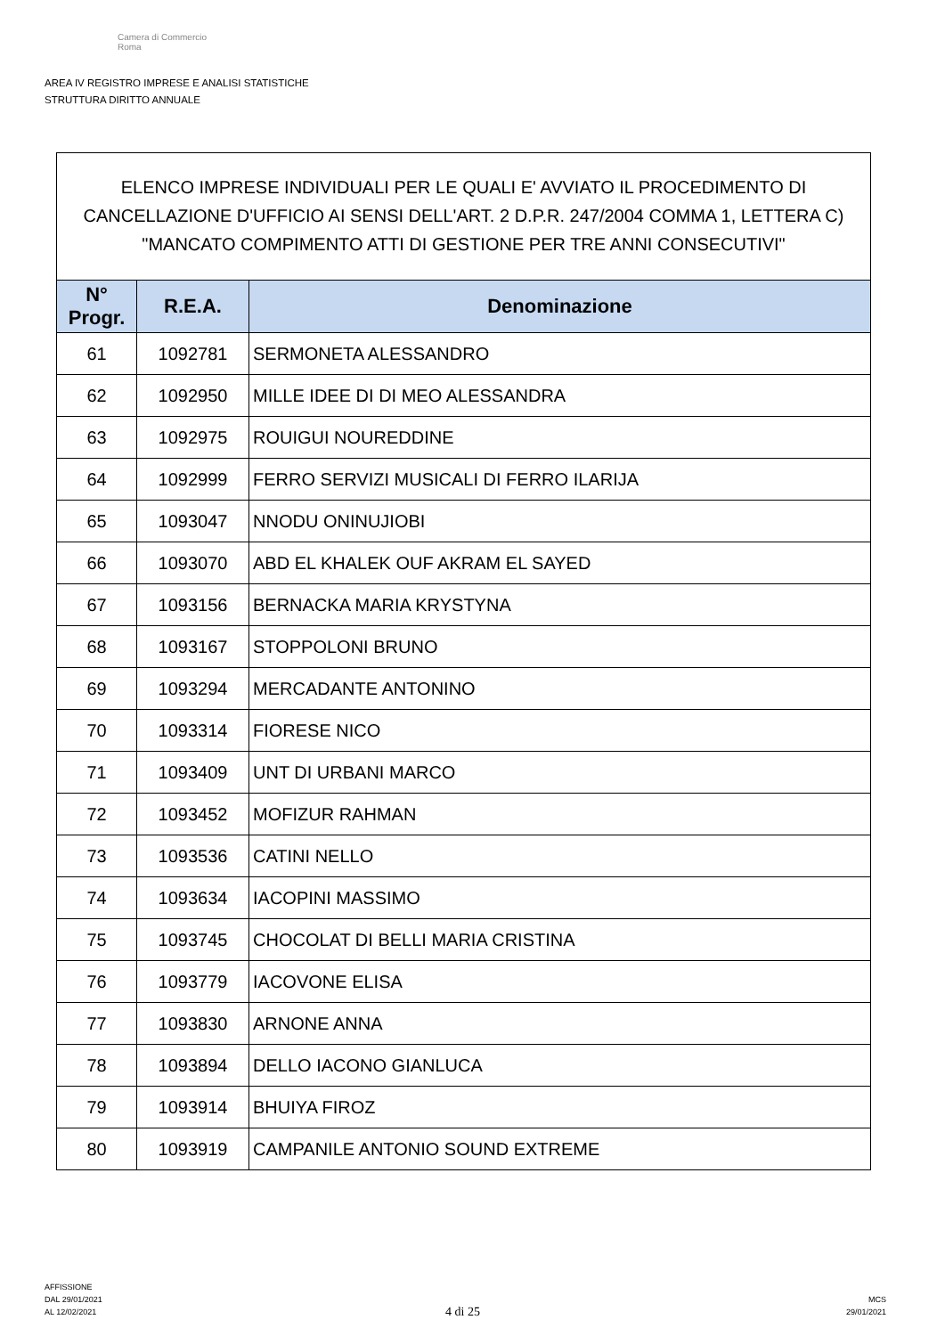Camera di Commercio
Roma
AREA IV REGISTRO IMPRESE E ANALISI STATISTICHE
STRUTTURA DIRITTO ANNUALE
ELENCO IMPRESE INDIVIDUALI PER LE QUALI E' AVVIATO IL PROCEDIMENTO DI CANCELLAZIONE D'UFFICIO AI SENSI DELL'ART. 2 D.P.R. 247/2004 COMMA 1, LETTERA C) "MANCATO COMPIMENTO ATTI DI GESTIONE PER TRE ANNI CONSECUTIVI"
| N° Progr. | R.E.A. | Denominazione |
| --- | --- | --- |
| 61 | 1092781 | SERMONETA ALESSANDRO |
| 62 | 1092950 | MILLE IDEE DI DI MEO ALESSANDRA |
| 63 | 1092975 | ROUIGUI NOUREDDINE |
| 64 | 1092999 | FERRO SERVIZI MUSICALI DI FERRO ILARIJA |
| 65 | 1093047 | NNODU ONINUJIOBI |
| 66 | 1093070 | ABD EL KHALEK OUF AKRAM EL SAYED |
| 67 | 1093156 | BERNACKA MARIA KRYSTYNA |
| 68 | 1093167 | STOPPOLONI BRUNO |
| 69 | 1093294 | MERCADANTE ANTONINO |
| 70 | 1093314 | FIORESE NICO |
| 71 | 1093409 | UNT DI URBANI MARCO |
| 72 | 1093452 | MOFIZUR RAHMAN |
| 73 | 1093536 | CATINI NELLO |
| 74 | 1093634 | IACOPINI MASSIMO |
| 75 | 1093745 | CHOCOLAT DI BELLI MARIA CRISTINA |
| 76 | 1093779 | IACOVONE ELISA |
| 77 | 1093830 | ARNONE ANNA |
| 78 | 1093894 | DELLO IACONO GIANLUCA |
| 79 | 1093914 | BHUIYA FIROZ |
| 80 | 1093919 | CAMPANILE ANTONIO SOUND EXTREME |
AFFISSIONE
DAL 29/01/2021
AL 12/02/2021
4 di 25
MCS
29/01/2021